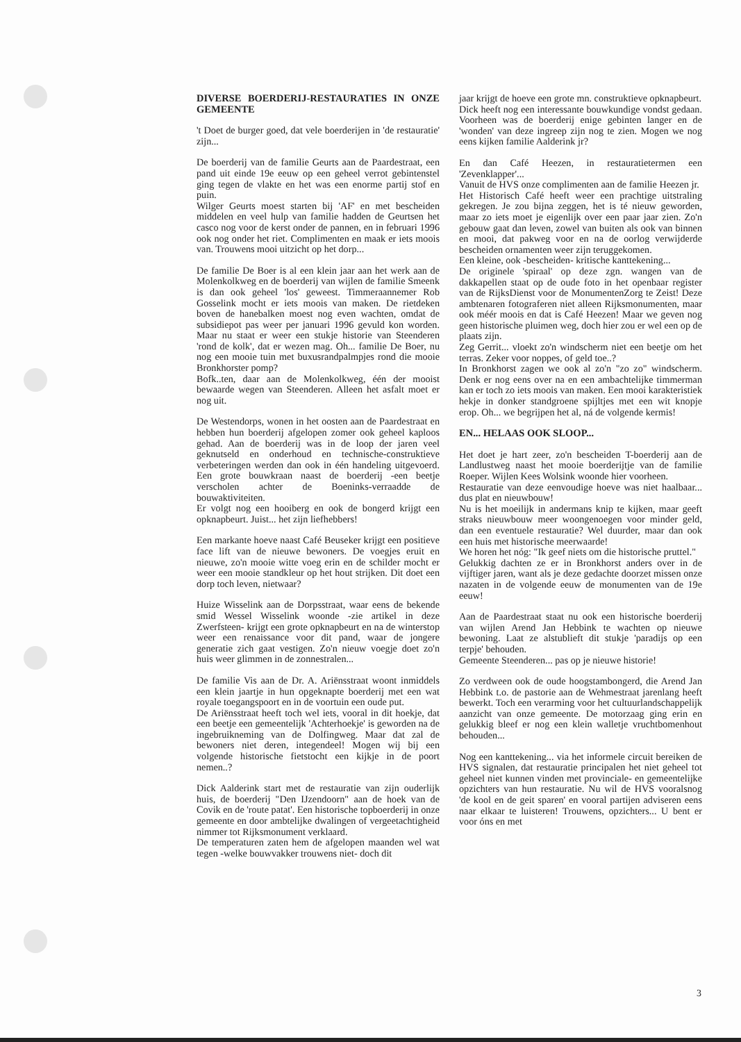DIVERSE BOERDERIJ-RESTAURATIES IN ONZE GEMEENTE
't Doet de burger goed, dat vele boerderijen in 'de restauratie' zijn...
De boerderij van de familie Geurts aan de Paardestraat, een pand uit einde 19e eeuw op een geheel verrot gebintenstel ging tegen de vlakte en het was een enorme partij stof en puin.
Wilger Geurts moest starten bij 'AF' en met bescheiden middelen en veel hulp van familie hadden de Geurtsen het casco nog voor de kerst onder de pannen, en in februari 1996 ook nog onder het riet. Complimenten en maak er iets moois van. Trouwens mooi uitzicht op het dorp...
De familie De Boer is al een klein jaar aan het werk aan de Molenkolkweg en de boerderij van wijlen de familie Smeenk is dan ook geheel 'los' geweest. Timmeraannemer Rob Gosselink mocht er iets moois van maken. De rietdeken boven de hanebalken moest nog even wachten, omdat de subsidiepot pas weer per januari 1996 gevuld kon worden. Maar nu staat er weer een stukje historie van Steenderen 'rond de kolk', dat er wezen mag. Oh... familie De Boer, nu nog een mooie tuin met buxusrandpalmpjes rond die mooie Bronkhorster pomp?
Bofk..ten, daar aan de Molenkolkweg, één der mooist bewaarde wegen van Steenderen. Alleen het asfalt moet er nog uit.
De Westendorps, wonen in het oosten aan de Paardestraat en hebben hun boerderij afgelopen zomer ook geheel kaploos gehad. Aan de boerderij was in de loop der jaren veel geknutseld en onderhoud en technische-construktieve verbeteringen werden dan ook in één handeling uitgevoerd. Een grote bouwkraan naast de boerderij -een beetje verscholen achter de Boeninks-verraadde de bouwaktiviteiten.
Er volgt nog een hooiberg en ook de bongerd krijgt een opknapbeurt. Juist... het zijn liefhebbers!
Een markante hoeve naast Café Beuseker krijgt een positieve face lift van de nieuwe bewoners. De voegjes eruit en nieuwe, zo'n mooie witte voeg erin en de schilder mocht er weer een mooie standkleur op het hout strijken. Dit doet een dorp toch leven, nietwaar?
Huize Wisselink aan de Dorpsstraat, waar eens de bekende smid Wessel Wisselink woonde -zie artikel in deze Zwerfsteen- krijgt een grote opknapbeurt en na de winterstop weer een renaissance voor dit pand, waar de jongere generatie zich gaat vestigen. Zo'n nieuw voegje doet zo'n huis weer glimmen in de zonnestralen...
De familie Vis aan de Dr. A. Ariënsstraat woont inmiddels een klein jaartje in hun opgeknapte boerderij met een wat royale toegangspoort en in de voortuin een oude put.
De Ariënsstraat heeft toch wel iets, vooral in dit hoekje, dat een beetje een gemeentelijk 'Achterhoekje' is geworden na de ingebruikneming van de Dolfingweg. Maar dat zal de bewoners niet deren, integendeel! Mogen wij bij een volgende historische fietstocht een kijkje in de poort nemen..?
Dick Aalderink start met de restauratie van zijn ouderlijk huis, de boerderij "Den IJzendoorn" aan de hoek van de Covik en de 'route patat'. Een historische topboerderij in onze gemeente en door ambtelijke dwalingen of vergeetachtigheid nimmer tot Rijksmonument verklaard.
De temperaturen zaten hem de afgelopen maanden wel wat tegen -welke bouwvakker trouwens niet- doch dit
jaar krijgt de hoeve een grote mn. construktieve opknapbeurt.
Dick heeft nog een interessante bouwkundige vondst gedaan. Voorheen was de boerderij enige gebinten langer en de 'wonden' van deze ingreep zijn nog te zien. Mogen we nog eens kijken familie Aalderink jr?
En dan Café Heezen, in restauratietermen een 'Zevenklapper'...
Vanuit de HVS onze complimenten aan de familie Heezen jr.
Het Historisch Café heeft weer een prachtige uitstraling gekregen. Je zou bijna zeggen, het is té nieuw geworden, maar zo iets moet je eigenlijk over een paar jaar zien. Zo'n gebouw gaat dan leven, zowel van buiten als ook van binnen en mooi, dat pakweg voor en na de oorlog verwijderde bescheiden ornamenten weer zijn teruggekomen.
Een kleine, ook -bescheiden- kritische kanttekening...
De originele 'spiraal' op deze zgn. wangen van de dakkapellen staat op de oude foto in het openbaar register van de RijksDienst voor de MonumentenZorg te Zeist! Deze ambtenaren fotograferen niet alleen Rijksmonumenten, maar ook méér moois en dat is Café Heezen! Maar we geven nog geen historische pluimen weg, doch hier zou er wel een op de plaats zijn.
Zeg Gerrit... vloekt zo'n windscherm niet een beetje om het terras. Zeker voor noppes, of geld toe..?
In Bronkhorst zagen we ook al zo'n "zo zo" windscherm. Denk er nog eens over na en een ambachtelijke timmerman kan er toch zo iets moois van maken. Een mooi karakteristiek hekje in donker standgroene spijltjes met een wit knopje erop. Oh... we begrijpen het al, ná de volgende kermis!
EN... HELAAS OOK SLOOP...
Het doet je hart zeer, zo'n bescheiden T-boerderij aan de Landlustweg naast het mooie boerderijtje van de familie Roeper. Wijlen Kees Wolsink woonde hier voorheen.
Restauratie van deze eenvoudige hoeve was niet haalbaar... dus plat en nieuwbouw!
Nu is het moeilijk in andermans knip te kijken, maar geeft straks nieuwbouw meer woongenoegen voor minder geld, dan een eventuele restauratie? Wel duurder, maar dan ook een huis met historische meerwaarde!
We horen het nóg: "Ik geef niets om die historische pruttel."
Gelukkig dachten ze er in Bronkhorst anders over in de vijftiger jaren, want als je deze gedachte doorzet missen onze nazaten in de volgende eeuw de monumenten van de 19e eeuw!
Aan de Paardestraat staat nu ook een historische boerderij van wijlen Arend Jan Hebbink te wachten op nieuwe bewoning. Laat ze alstublieft dit stukje 'paradijs op een terpje' behouden.
Gemeente Steenderen... pas op je nieuwe historie!
Zo verdween ook de oude hoogstambongerd, die Arend Jan Hebbink t.o. de pastorie aan de Wehmestraat jarenlang heeft bewerkt. Toch een verarming voor het cultuurlandschappelijk aanzicht van onze gemeente. De motorzaag ging erin en gelukkig bleef er nog een klein walletje vruchtbomenhout behouden...
Nog een kanttekening... via het informele circuit bereiken de HVS signalen, dat restauratie principalen het niet geheel tot geheel niet kunnen vinden met provinciale- en gemeentelijke opzichters van hun restauratie. Nu wil de HVS vooralsnog 'de kool en de geit sparen' en vooral partijen adviseren eens naar elkaar te luisteren! Trouwens, opzichters... U bent er voor óns en met
3